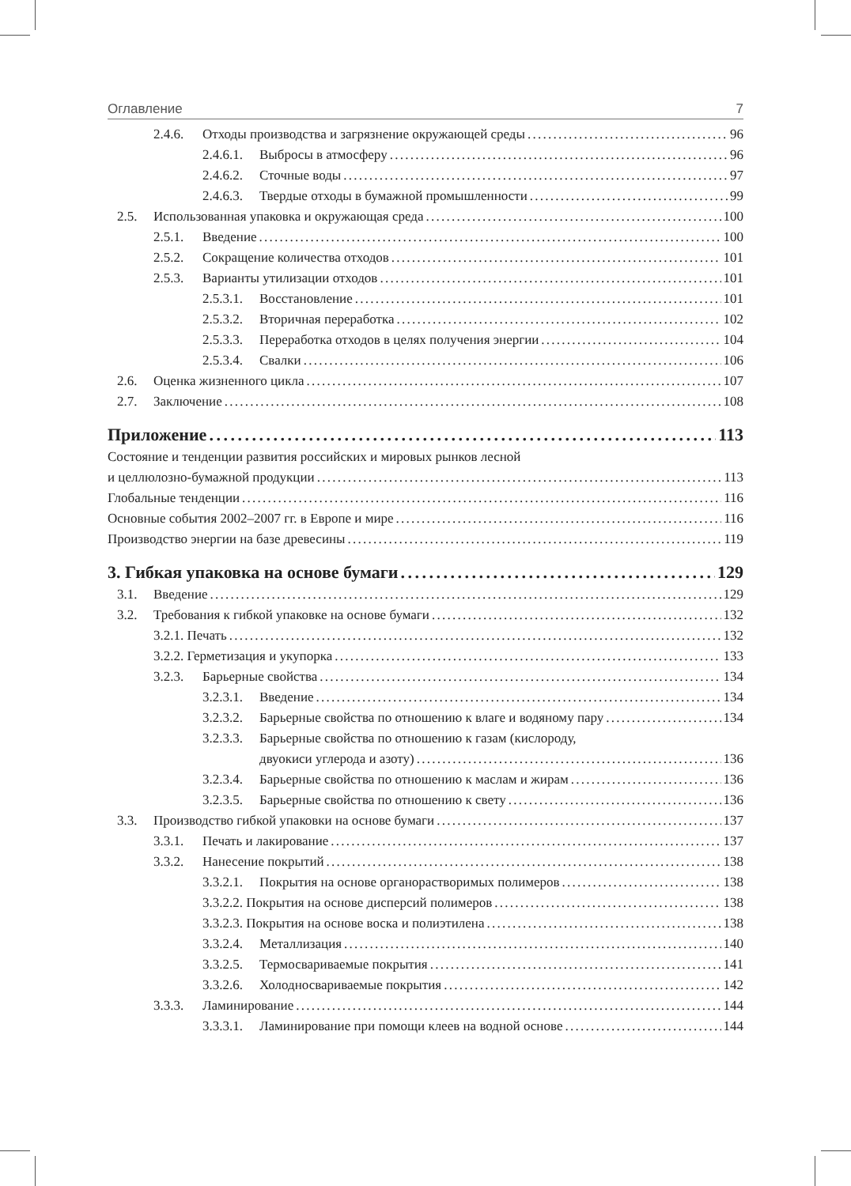Оглавление 7
2.4.6. Отходы производства и загрязнение окружающей среды 96
2.4.6.1. Выбросы в атмосферу 96
2.4.6.2. Сточные воды 97
2.4.6.3. Твердые отходы в бумажной промышленности 99
2.5. Использованная упаковка и окружающая среда 100
2.5.1. Введение 100
2.5.2. Сокращение количества отходов 101
2.5.3. Варианты утилизации отходов 101
2.5.3.1. Восстановление 101
2.5.3.2. Вторичная переработка 102
2.5.3.3. Переработка отходов в целях получения энергии 104
2.5.3.4. Свалки 106
2.6. Оценка жизненного цикла 107
2.7. Заключение 108
Приложение 113
Состояние и тенденции развития российских и мировых рынков лесной
и целлюлозно-бумажной продукции 113
Глобальные тенденции 116
Основные события 2002–2007 гг. в Европе и мире 116
Производство энергии на базе древесины 119
3. Гибкая упаковка на основе бумаги 129
3.1. Введение 129
3.2. Требования к гибкой упаковке на основе бумаги 132
3.2.1. Печать 132
3.2.2. Герметизация и укупорка 133
3.2.3. Барьерные свойства 134
3.2.3.1. Введение 134
3.2.3.2. Барьерные свойства по отношению к влаге и водяному пару 134
3.2.3.3. Барьерные свойства по отношению к газам (кислороду,
двуокиси углерода и азоту) 136
3.2.3.4. Барьерные свойства по отношению к маслам и жирам 136
3.2.3.5. Барьерные свойства по отношению к свету 136
3.3. Производство гибкой упаковки на основе бумаги 137
3.3.1. Печать и лакирование 137
3.3.2. Нанесение покрытий 138
3.3.2.1. Покрытия на основе органорастворимых полимеров 138
3.3.2.2. Покрытия на основе дисперсий полимеров 138
3.3.2.3. Покрытия на основе воска и полиэтилена 138
3.3.2.4. Металлизация 140
3.3.2.5. Термосвариваемые покрытия 141
3.3.2.6. Холодносвариваемые покрытия 142
3.3.3. Ламинирование 144
3.3.3.1. Ламинирование при помощи клеев на водной основе 144